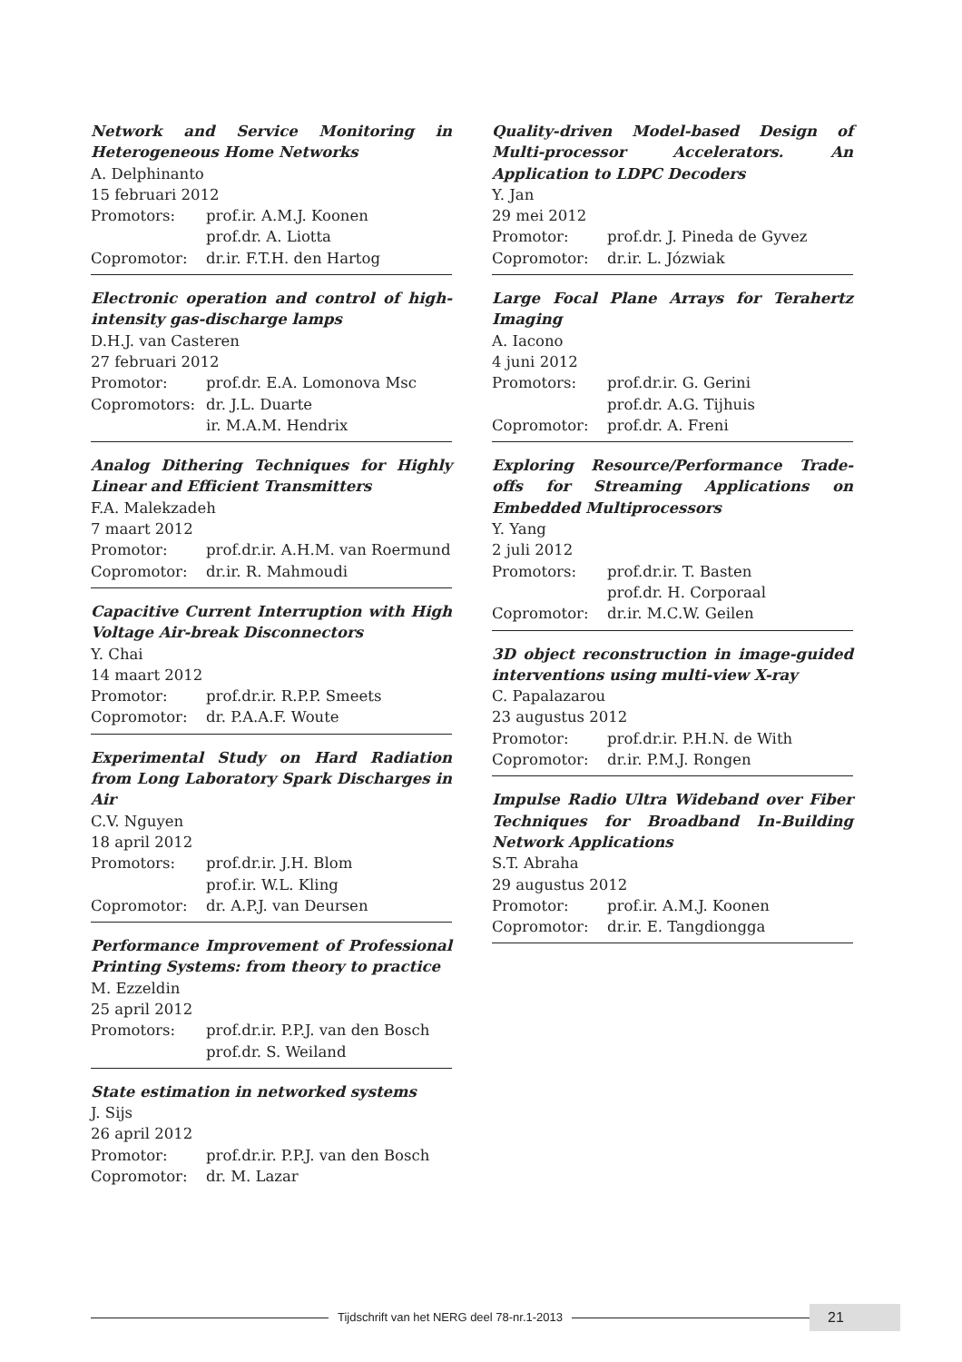Network and Service Monitoring in Heterogeneous Home Networks
A. Delphinanto
15 februari 2012
Promotors: prof.ir. A.M.J. Koonen
prof.dr. A. Liotta
Copromotor: dr.ir. F.T.H. den Hartog
Electronic operation and control of high-intensity gas-discharge lamps
D.H.J. van Casteren
27 februari 2012
Promotor: prof.dr. E.A. Lomonova Msc
Copromotors: dr. J.L. Duarte
ir. M.A.M. Hendrix
Analog Dithering Techniques for Highly Linear and Efficient Transmitters
F.A. Malekzadeh
7 maart 2012
Promotor: prof.dr.ir. A.H.M. van Roermund
Copromotor: dr.ir. R. Mahmoudi
Capacitive Current Interruption with High Voltage Air-break Disconnectors
Y. Chai
14 maart 2012
Promotor: prof.dr.ir. R.P.P. Smeets
Copromotor: dr. P.A.A.F. Woute
Experimental Study on Hard Radiation from Long Laboratory Spark Discharges in Air
C.V. Nguyen
18 april 2012
Promotors: prof.dr.ir. J.H. Blom
prof.ir. W.L. Kling
Copromotor: dr. A.P.J. van Deursen
Performance Improvement of Professional Printing Systems: from theory to practice
M. Ezzeldin
25 april 2012
Promotors: prof.dr.ir. P.P.J. van den Bosch
prof.dr. S. Weiland
State estimation in networked systems
J. Sijs
26 april 2012
Promotor: prof.dr.ir. P.P.J. van den Bosch
Copromotor: dr. M. Lazar
Quality-driven Model-based Design of Multi-processor Accelerators. An Application to LDPC Decoders
Y. Jan
29 mei 2012
Promotor: prof.dr. J. Pineda de Gyvez
Copromotor: dr.ir. L. Józwiak
Large Focal Plane Arrays for Terahertz Imaging
A. Iacono
4 juni 2012
Promotors: prof.dr.ir. G. Gerini
prof.dr. A.G. Tijhuis
Copromotor: prof.dr. A. Freni
Exploring Resource/Performance Trade-offs for Streaming Applications on Embedded Multiprocessors
Y. Yang
2 juli 2012
Promotors: prof.dr.ir. T. Basten
prof.dr. H. Corporaal
Copromotor: dr.ir. M.C.W. Geilen
3D object reconstruction in image-guided interventions using multi-view X-ray
C. Papalazarou
23 augustus 2012
Promotor: prof.dr.ir. P.H.N. de With
Copromotor: dr.ir. P.M.J. Rongen
Impulse Radio Ultra Wideband over Fiber Techniques for Broadband In-Building Network Applications
S.T. Abraha
29 augustus 2012
Promotor: prof.ir. A.M.J. Koonen
Copromotor: dr.ir. E. Tangdiongga
Tijdschrift van het NERG deel 78-nr.1-2013
21